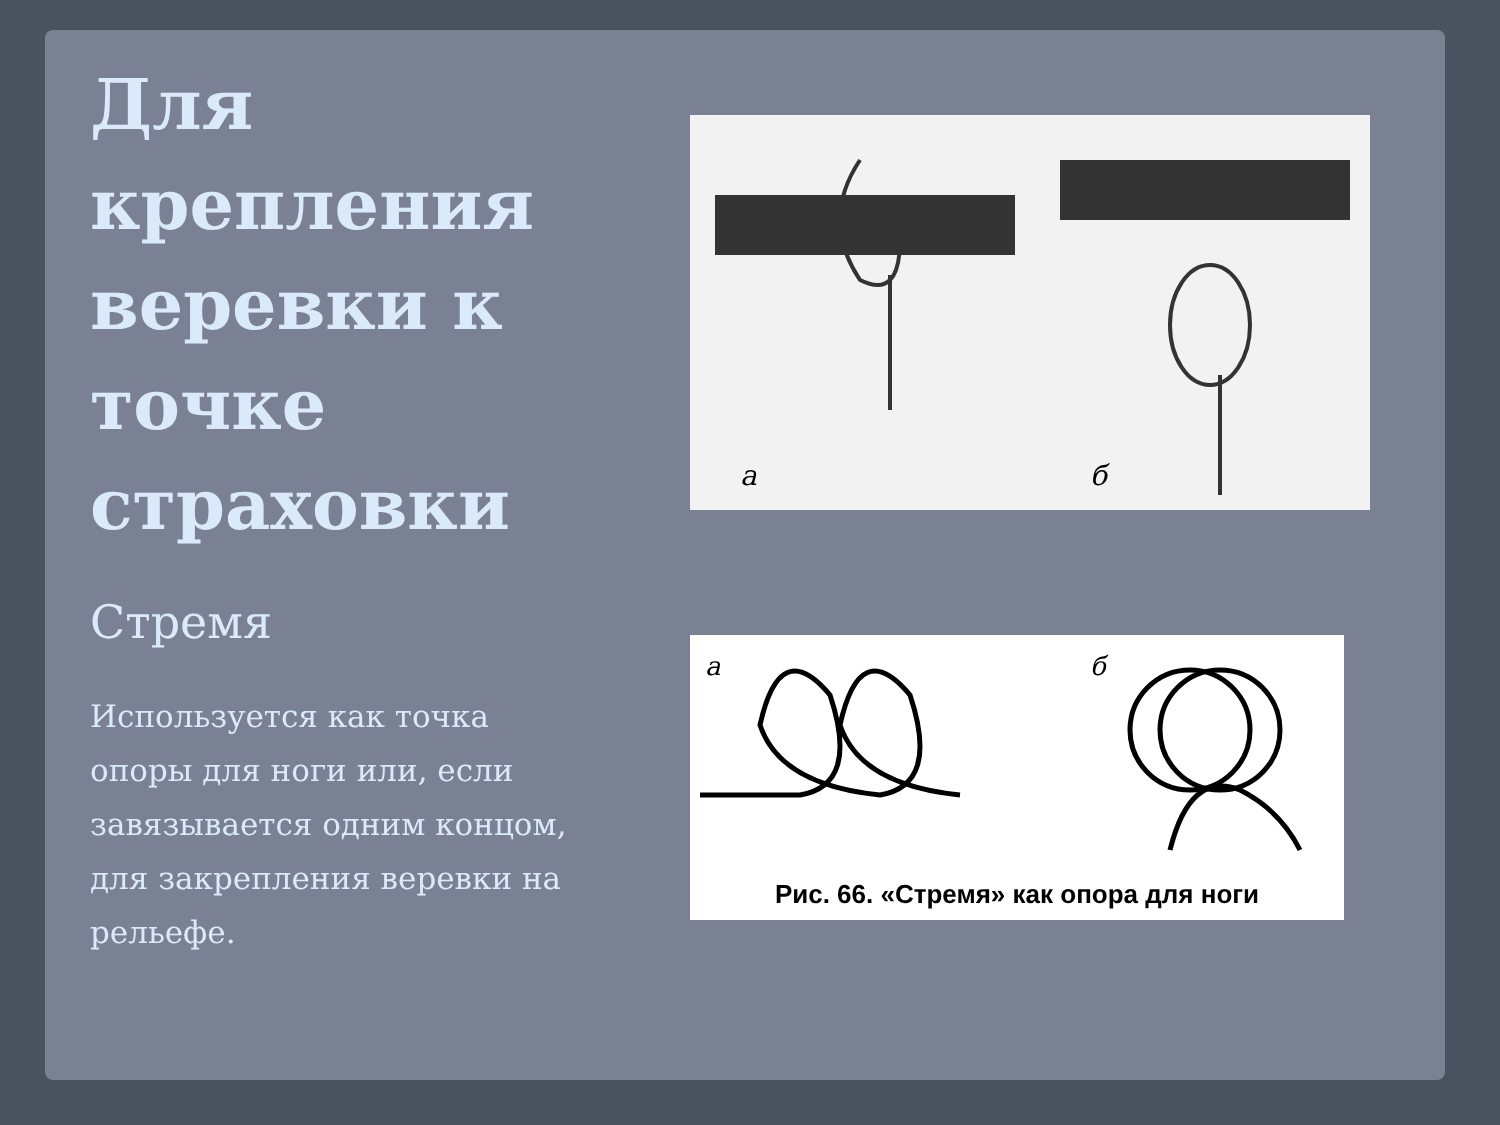Для крепления веревки к точке страховки
Стремя
Используется как точка опоры для ноги или, если завязывается одним концом, для закрепления веревки на рельефе.
а
б
а
б
Рис. 66. «Стремя» как опора для ноги